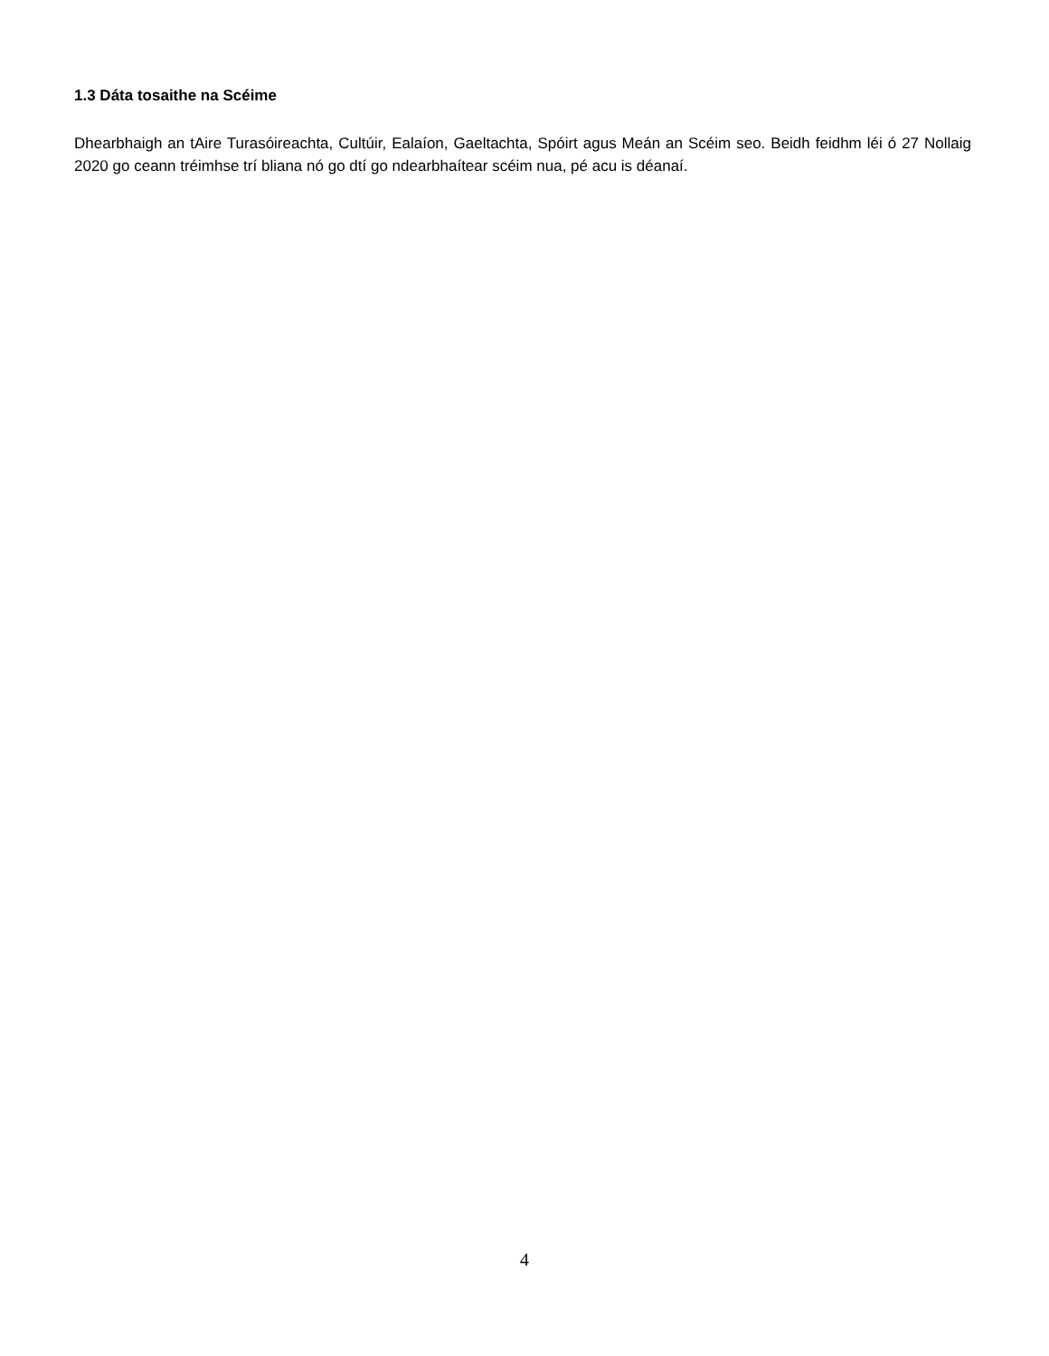1.3 Dáta tosaithe na Scéime
Dhearbhaigh an tAire Turasóireachta, Cultúir, Ealaíon, Gaeltachta, Spóirt agus Meán an Scéim seo. Beidh feidhm léi ó 27 Nollaig 2020 go ceann tréimhse trí bliana nó go dtí go ndearbhaítear scéim nua, pé acu is déanaí.
4